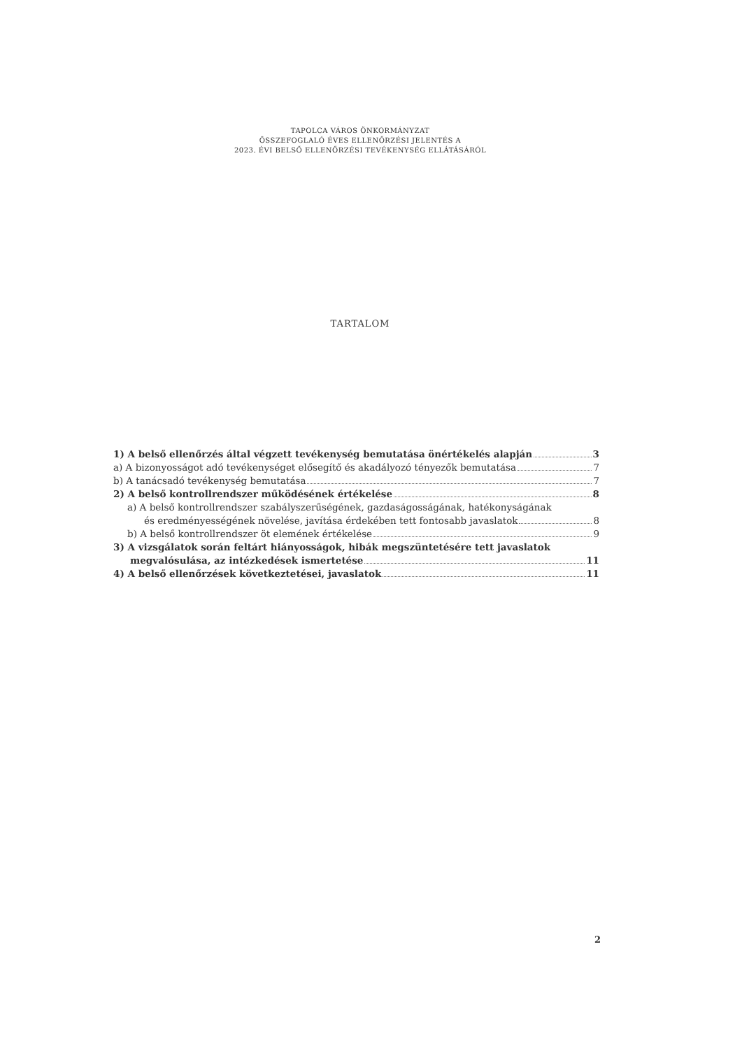TAPOLCA VÁROS ÖNKORMÁNYZAT
ÖSSZEFOGLALÓ ÉVES ELLENŐRZÉSI JELENTÉS A
2023. ÉVI BELSŐ ELLENŐRZÉSI TEVÉKENYSÉG ELLÁTÁSÁRÓL
TARTALOM
1) A belső ellenőrzés által végzett tevékenység bemutatása önértékelés alapján 3
a) A bizonyosságot adó tevékenységet elősegítő és akadályozó tényezők bemutatása 7
b) A tanácsadó tevékenység bemutatása 7
2) A belső kontrollrendszer működésének értékelése 8
a) A belső kontrollrendszer szabályszerűségének, gazdaságosságának, hatékonyságának
és eredményességének növelése, javítása érdekében tett fontosabb javaslatok 8
b) A belső kontrollrendszer öt elemének értékelése 9
3) A vizsgálatok során feltárt hiányosságok, hibák megszüntetésére tett javaslatok
megvalósulása, az intézkedések ismertetése 11
4) A belső ellenőrzések következtetései, javaslatok 11
2